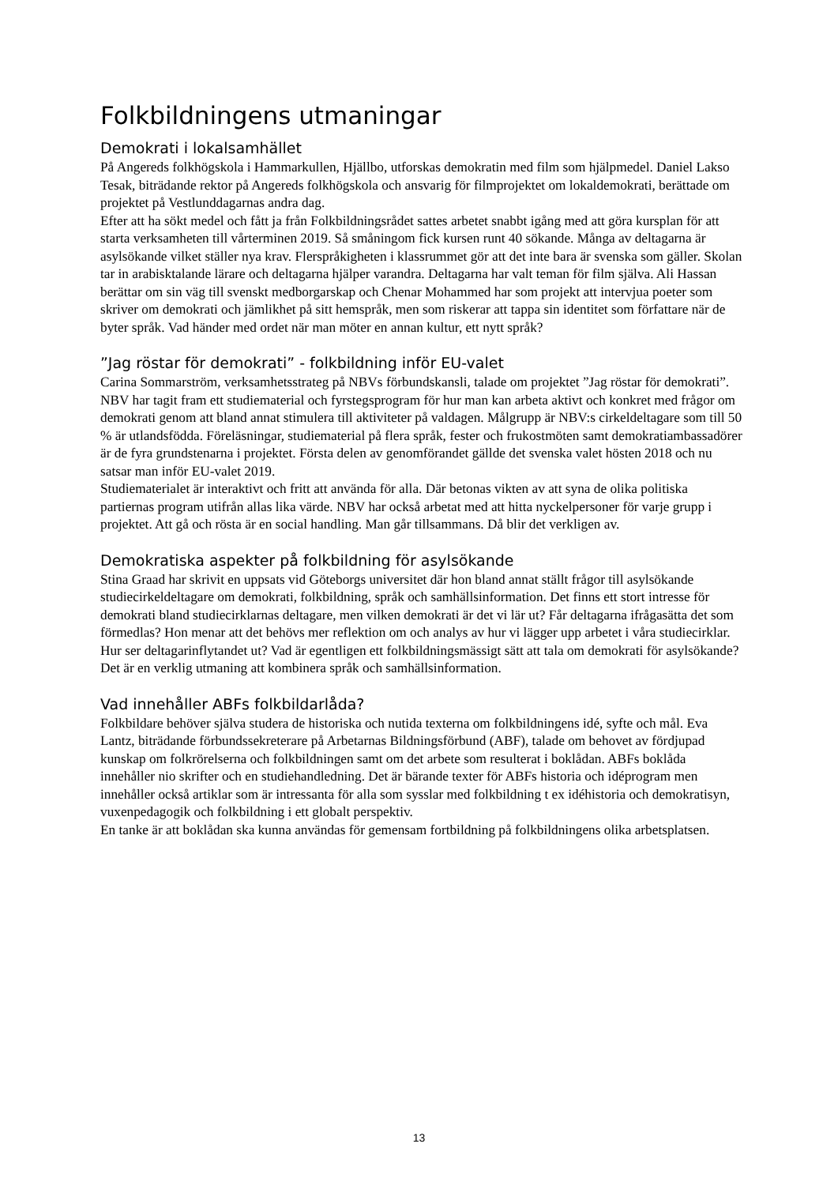Folkbildningens utmaningar
Demokrati i lokalsamhället
På Angereds folkhögskola i Hammarkullen, Hjällbo, utforskas demokratin med film som hjälpmedel. Daniel Lakso Tesak, biträdande rektor på Angereds folkhögskola och ansvarig för filmprojektet om lokaldemokrati, berättade om projektet på Vestlunddagarnas andra dag.
Efter att ha sökt medel och fått ja från Folkbildningsrådet sattes arbetet snabbt igång med att göra kursplan för att starta verksamheten till vårterminen 2019. Så småningom fick kursen runt 40 sökande. Många av deltagarna är asylsökande vilket ställer nya krav. Flerspråkigheten i klassrummet gör att det inte bara är svenska som gäller. Skolan tar in arabisktalande lärare och deltagarna hjälper varandra. Deltagarna har valt teman för film själva. Ali Hassan berättar om sin väg till svenskt medborgarskap och Chenar Mohammed har som projekt att intervjua poeter som skriver om demokrati och jämlikhet på sitt hemspråk, men som riskerar att tappa sin identitet som författare när de byter språk. Vad händer med ordet när man möter en annan kultur, ett nytt språk?
”Jag röstar för demokrati” - folkbildning inför EU-valet
Carina Sommarström, verksamhetsstrateg på NBVs förbundskansli, talade om projektet ”Jag röstar för demokrati”. NBV har tagit fram ett studiematerial och fyrstegsprogram för hur man kan arbeta aktivt och konkret med frågor om demokrati genom att bland annat stimulera till aktiviteter på valdagen. Målgrupp är NBV:s cirkeldeltagare som till 50 % är utlandsfödda. Föreläsningar, studiematerial på flera språk, fester och frukostmöten samt demokratiambassadörer är de fyra grundstenarna i projektet. Första delen av genomförandet gällde det svenska valet hösten 2018 och nu satsar man inför EU-valet 2019.
Studiematerialet är interaktivt och fritt att använda för alla. Där betonas vikten av att syna de olika politiska partiernas program utifrån allas lika värde. NBV har också arbetat med att hitta nyckelpersoner för varje grupp i projektet. Att gå och rösta är en social handling. Man går tillsammans. Då blir det verkligen av.
Demokratiska aspekter på folkbildning för asylsökande
Stina Graad har skrivit en uppsats vid Göteborgs universitet där hon bland annat ställt frågor till asylsökande studiecirkeldeltagare om demokrati, folkbildning, språk och samhällsinformation. Det finns ett stort intresse för demokrati bland studiecirklarnas deltagare, men vilken demokrati är det vi lär ut? Får deltagarna ifrågasätta det som förmedlas? Hon menar att det behövs mer reflektion om och analys av hur vi lägger upp arbetet i våra studiecirklar. Hur ser deltagarinflytandet ut? Vad är egentligen ett folkbildningsmässigt sätt att tala om demokrati för asylsökande? Det är en verklig utmaning att kombinera språk och samhällsinformation.
Vad innehåller ABFs folkbildarlåda?
Folkbildare behöver själva studera de historiska och nutida texterna om folkbildningens idé, syfte och mål. Eva Lantz, biträdande förbundssekreterare på Arbetarnas Bildningsförbund (ABF), talade om behovet av fördjupad kunskap om folkrörelserna och folkbildningen samt om det arbete som resulterat i boklådan. ABFs boklåda innehåller nio skrifter och en studiehandledning. Det är bärande texter för ABFs historia och idéprogram men innehåller också artiklar som är intressanta för alla som sysslar med folkbildning t ex idéhistoria och demokratisyn, vuxenpedagogik och folkbildning i ett globalt perspektiv.
En tanke är att boklådan ska kunna användas för gemensam fortbildning på folkbildningens olika arbetsplatsen.
13